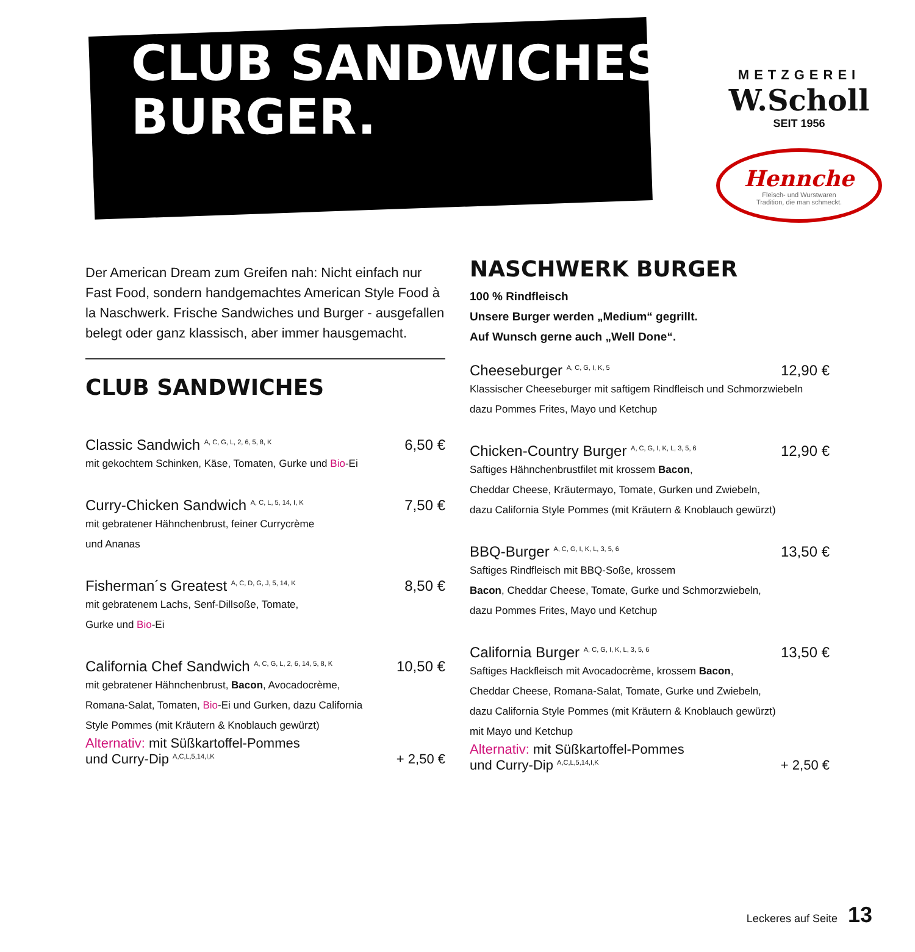CLUB SANDWICHES &
BURGER.
METZGEREI
W.Scholl
SEIT 1956
Hennche
Fleisch- und Wurstwaren
Tradition, die man schmeckt.
Der American Dream zum Greifen nah: Nicht einfach nur Fast Food, sondern handgemachtes American Style Food à la Naschwerk. Frische Sandwiches und Burger - ausgefallen belegt oder ganz klassisch, aber immer hausgemacht.
CLUB SANDWICHES
Classic Sandwich <sup>A, C, G, L, 2, 6, 5, 8, K</sup> 6,50 €
mit gekochtem Schinken, Käse, Tomaten, Gurke und Bio-Ei
Curry-Chicken Sandwich <sup>A, C, L, 5, 14, I, K</sup> 7,50 €
mit gebratener Hähnchenbrust, feiner Currycrème
und Ananas
Fisherman´s Greatest <sup>A, C, D, G, J, 5, 14, K</sup> 8,50 €
mit gebratenem Lachs, Senf-Dillsoße, Tomate,
Gurke und Bio-Ei
California Chef Sandwich <sup>A, C, G, L, 2, 6, 14, 5, 8, K</sup> 10,50 €
mit gebratener Hähnchenbrust, Bacon, Avocadocrème,
Romana-Salat, Tomaten, Bio-Ei und Gurken, dazu California
Style Pommes (mit Kräutern & Knoblauch gewürzt)
Alternativ: mit Süßkartoffel-Pommes
und Curry-Dip <sup>A,C,L,5,14,I,K</sup> + 2,50 €
NASCHWERK BURGER
100 % Rindfleisch
Unsere Burger werden „Medium“ gegrillt.
Auf Wunsch gerne auch „Well Done“.
Cheeseburger <sup>A, C, G, I, K, 5</sup> 12,90 €
Klassischer Cheeseburger mit saftigem Rindfleisch und Schmorzwiebeln
dazu Pommes Frites, Mayo und Ketchup
Chicken-Country Burger <sup>A, C, G, I, K, L, 3, 5, 6</sup> 12,90 €
Saftiges Hähnchenbrustfilet mit krossem Bacon,
Cheddar Cheese, Kräutermayo, Tomate, Gurken und Zwiebeln,
dazu California Style Pommes (mit Kräutern & Knoblauch gewürzt)
BBQ-Burger <sup>A, C, G, I, K, L, 3, 5, 6</sup> 13,50 €
Saftiges Rindfleisch mit BBQ-Soße, krossem
Bacon, Cheddar Cheese, Tomate, Gurke und Schmorzwiebeln,
dazu Pommes Frites, Mayo und Ketchup
California Burger <sup>A, C, G, I, K, L, 3, 5, 6</sup> 13,50 €
Saftiges Hackfleisch mit Avocadocrème, krossem Bacon,
Cheddar Cheese, Romana-Salat, Tomate, Gurke und Zwiebeln,
dazu California Style Pommes (mit Kräutern & Knoblauch gewürzt)
mit Mayo und Ketchup
Alternativ: mit Süßkartoffel-Pommes
und Curry-Dip <sup>A,C,L,5,14,I,K</sup> + 2,50 €
Leckeres auf Seite 13